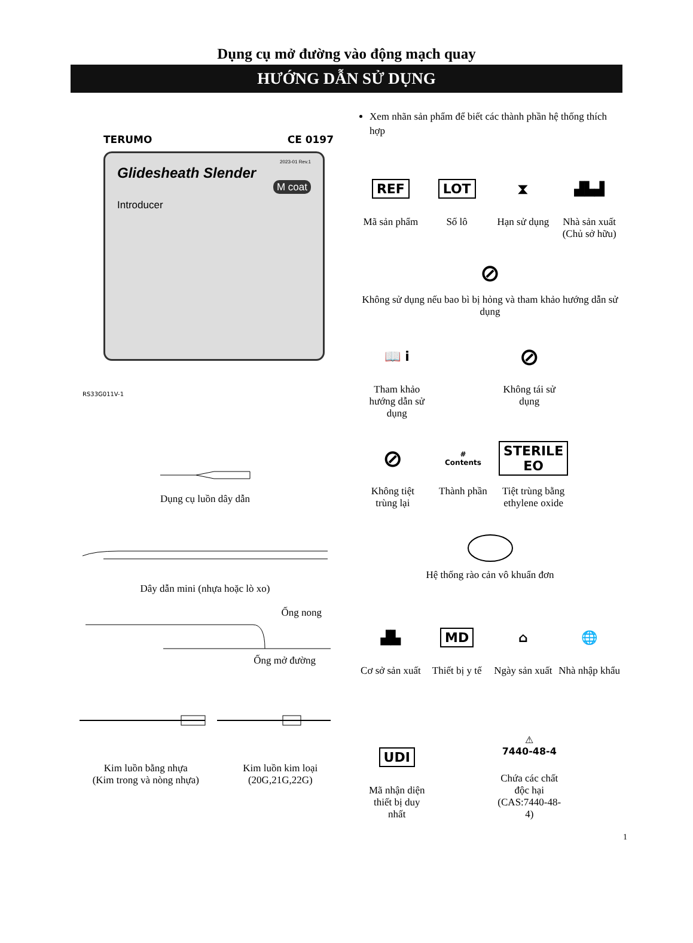Dụng cụ mở đường vào động mạch quay
HƯỚNG DẪN SỬ DỤNG
TERUMO CE 0197
2023-01 Rev.1
Glidesheath Slender
M coat
Introducer
RS33G011V-1
Dụng cụ luồn dây dẫn
Dây dẫn mini (nhựa hoặc lò xo)
Ống nong
Ống mở đường
Kim luồn bằng nhựa
(Kim trong và nòng nhựa)
Kim luồn kim loại
(20G,21G,22G)
Xem nhãn sản phẩm để biết các thành phần hệ thống thích hợp
REF
Mã sản phẩm
LOT
Số lô
⧗
Hạn sử dụng
▟▙▟
Nhà sản xuất (Chủ sở hữu)
⊘
Không sử dụng nếu bao bì bị hỏng và tham khảo hướng dẫn sử dụng
📖 i
Tham khảo hướng dẫn sử dụng
⊘
Không tái sử dụng
⊘
Không tiệt trùng lại
#
Contents
Thành phần
STERILE EO
Tiệt trùng bằng ethylene oxide
Hệ thống rào cản vô khuẩn đơn
▟▙
Cơ sở sản xuất
MD
Thiết bị y tế
⌂
Ngày sản xuất
🌐
Nhà nhập khẩu
UDI
Mã nhận diện thiết bị duy nhất
⚠
7440-48-4
Chứa các chất độc hại (CAS:7440-48-4)
1